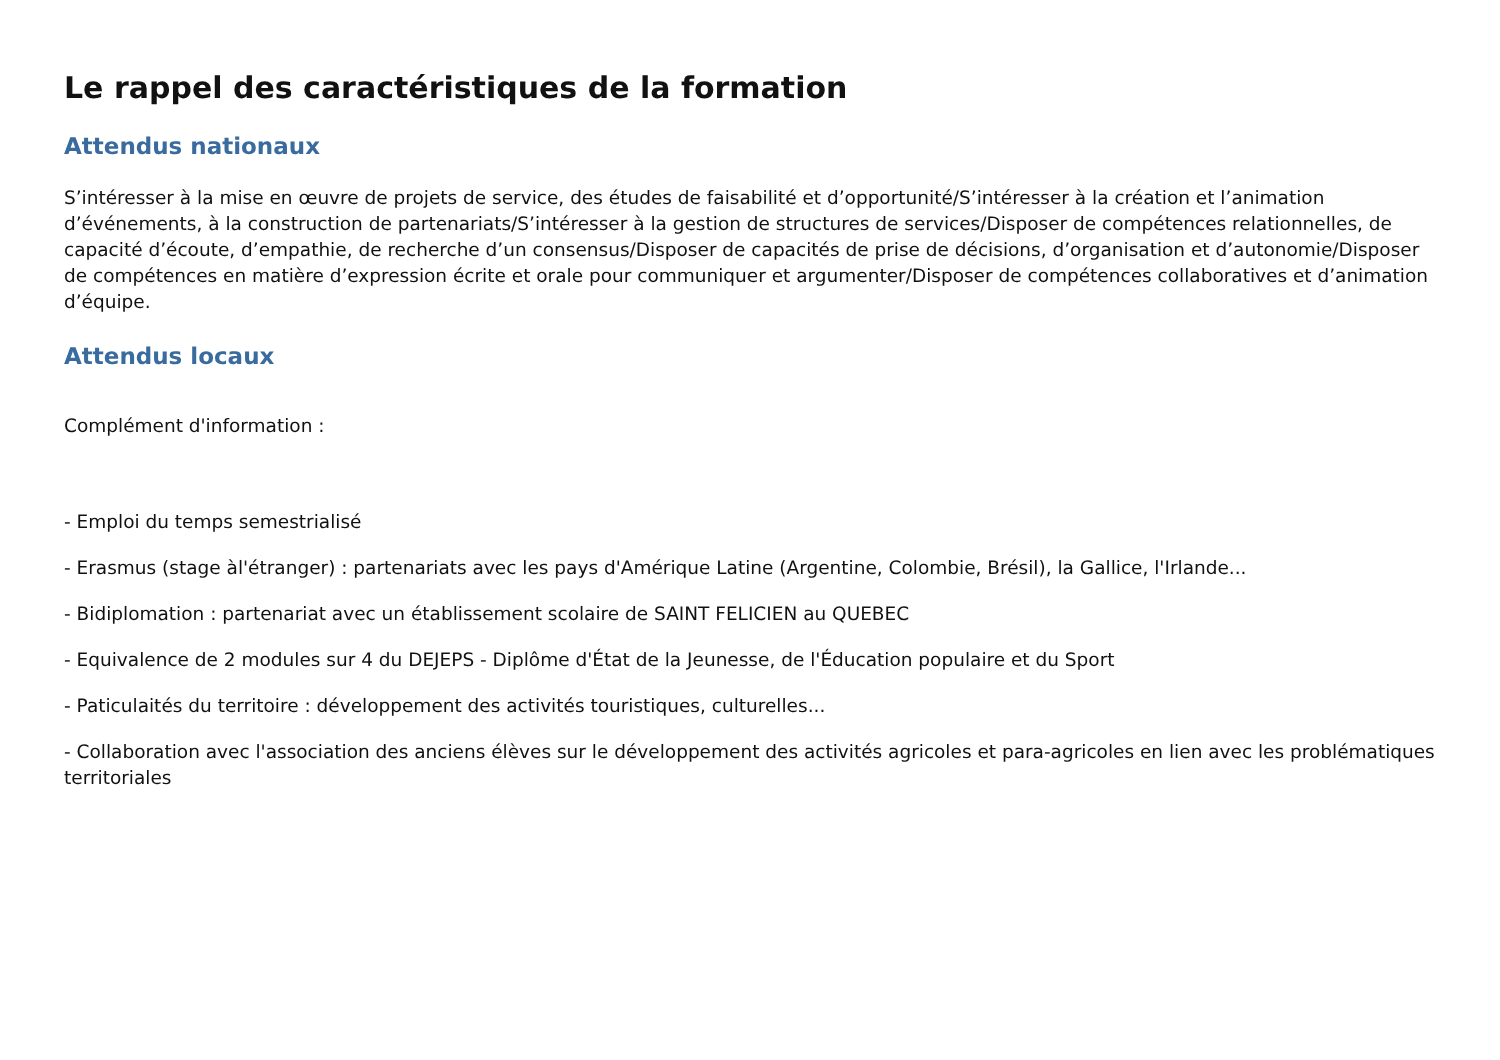Le rappel des caractéristiques de la formation
Attendus nationaux
S’intéresser à la mise en œuvre de projets de service, des études de faisabilité et d’opportunité/S’intéresser à la création et l’animation d’événements, à la construction de partenariats/S’intéresser à la gestion de structures de services/Disposer de compétences relationnelles, de capacité d’écoute, d’empathie, de recherche d’un consensus/Disposer de capacités de prise de décisions, d’organisation et d’autonomie/Disposer de compétences en matière d’expression écrite et orale pour communiquer et argumenter/Disposer de compétences collaboratives et d’animation d’équipe.
Attendus locaux
Complément d'information :
- Emploi du temps semestrialisé
- Erasmus (stage àl'étranger) : partenariats avec les pays d'Amérique Latine (Argentine, Colombie, Brésil), la Gallice, l'Irlande...
- Bidiplomation : partenariat avec un établissement scolaire de SAINT FELICIEN au QUEBEC
- Equivalence de 2 modules sur 4 du DEJEPS - Diplôme d'État de la Jeunesse, de l'Éducation populaire et du Sport
- Paticulaités du territoire : développement des activités touristiques, culturelles...
- Collaboration avec l'association des anciens élèves sur le développement des activités agricoles et para-agricoles en lien avec les problématiques territoriales